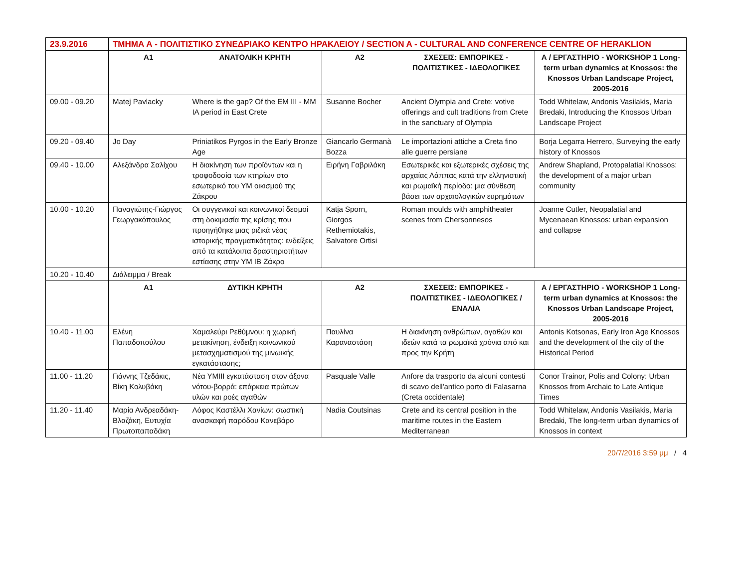| 23.9.2016 | ΤΜΗΜΑ Α - ΠΟΛΙΤΙΣΤΙΚΟ ΣΥΝΕΔΡΙΑΚΟ ΚΕΝΤΡΟ ΗΡΑΚΛΕΙΟΥ / SECTION A - CULTURAL AND CONFERENCE CENTRE OF HERAKLION | | | | |
| | Α1 | ΑΝΑΤΟΛΙΚΗ ΚΡΗΤΗ | Α2 | ΣΧΕΣΕΙΣ: ΕΜΠΟΡΙΚΕΣ - ΠΟΛΙΤΙΣΤΙΚΕΣ - ΙΔΕΟΛΟΓΙΚΕΣ | Α / ΕΡΓΑΣΤΗΡΙΟ - WORKSHOP 1 Long-term urban dynamics at Knossos: the Knossos Urban Landscape Project, 2005-2016 |
| 09.00 - 09.20 | Matej Pavlacky | Where is the gap? Of the EM III - MM IA period in East Crete | Susanne Bocher | Ancient Olympia and Crete: votive offerings and cult traditions from Crete in the sanctuary of Olympia | Todd Whitelaw, Andonis Vasilakis, Maria Bredaki, Introducing the Knossos Urban Landscape Project |
| 09.20 - 09.40 | Jo Day | Priniatikos Pyrgos in the Early Bronze Age | Giancarlo Germanà Bozza | Le importazioni attiche a Creta fino alle guerre persiane | Borja Legarra Herrero, Surveying the early history of Knossos |
| 09.40 - 10.00 | Αλεξάνδρα Σαλίχου | Η διακίνηση των προϊόντων και η τροφοδοσία των κτηρίων στο εσωτερικό του ΥΜ οικισμού της Ζάκρου | Ειρήνη Γαβριλάκη | Εσωτερικές και εξωτερικές σχέσεις της αρχαίας Λάππας κατά την ελληνιστική και ρωμαϊκή περίοδο: μια σύνθεση βάσει των αρχαιολογικών ευρημάτων | Andrew Shapland, Protopalatial Knossos: the development of a major urban community |
| 10.00 - 10.20 | Παναγιώτης-Γιώργος Γεωργακόπουλος | Οι συγγενικοί και κοινωνικοί δεσμοί στη δοκιμασία της κρίσης που προηγήθηκε μιας ριζικά νέας ιστορικής πραγματικότητας: ενδείξεις από τα κατάλοιπα δραστηριοτήτων εστίασης στην ΥΜ ΙΒ Ζάκρο | Katja Sporn, Giorgos Rethemiotakis, Salvatore Ortisi | Roman moulds with amphitheater scenes from Chersonnesos | Joanne Cutler, Neopalatial and Mycenaean Knossos: urban expansion and collapse |
| 10.20 - 10.40 | Διάλειμμα / Break | | | | |
| | Α1 | ΔΥΤΙΚΗ ΚΡΗΤΗ | Α2 | ΣΧΕΣΕΙΣ: ΕΜΠΟΡΙΚΕΣ - ΠΟΛΙΤΙΣΤΙΚΕΣ - ΙΔΕΟΛΟΓΙΚΕΣ / ΕΝΑΛΙΑ | Α / ΕΡΓΑΣΤΗΡΙΟ - WORKSHOP 1 Long-term urban dynamics at Knossos: the Knossos Urban Landscape Project, 2005-2016 |
| 10.40 - 11.00 | Ελένη Παπαδοπούλου | Χαμαλεύρι Ρεθύμνου: η χωρική μετακίνηση, ένδειξη κοινωνικού μετασχηματισμού της μινωικής εγκατάστασης; | Παυλίνα Καραναστάση | Η διακίνηση ανθρώπων, αγαθών και ιδεών κατά τα ρωμαϊκά χρόνια από και προς την Κρήτη | Antonis Kotsonas, Early Iron Age Knossos and the development of the city of the Historical Period |
| 11.00 - 11.20 | Γιάννης Τζεδάκις, Βίκη Κολυβάκη | Νέα ΥΜΙΙΙ εγκατάσταση στον άξονα νότου-βορρά: επάρκεια πρώτων υλών και ροές αγαθών | Pasquale Valle | Anfore da trasporto da alcuni contesti di scavo dell'antico porto di Falasarna (Creta occidentale) | Conor Trainor, Polis and Colony: Urban Knossos from Archaic to Late Antique Times |
| 11.20 - 11.40 | Μαρία Ανδρεαδάκη-Βλαζάκη, Ευτυχία Πρωτοπαπαδάκη | Λόφος Καστέλλι Χανίων: σωστική ανασκαφή παρόδου Κανεβάρο | Nadia Coutsinas | Crete and its central position in the maritime routes in the Eastern Mediterranean | Todd Whitelaw, Andonis Vasilakis, Maria Bredaki, The long-term urban dynamics of Knossos in context |
20/7/2016 3:59 μμ / 4